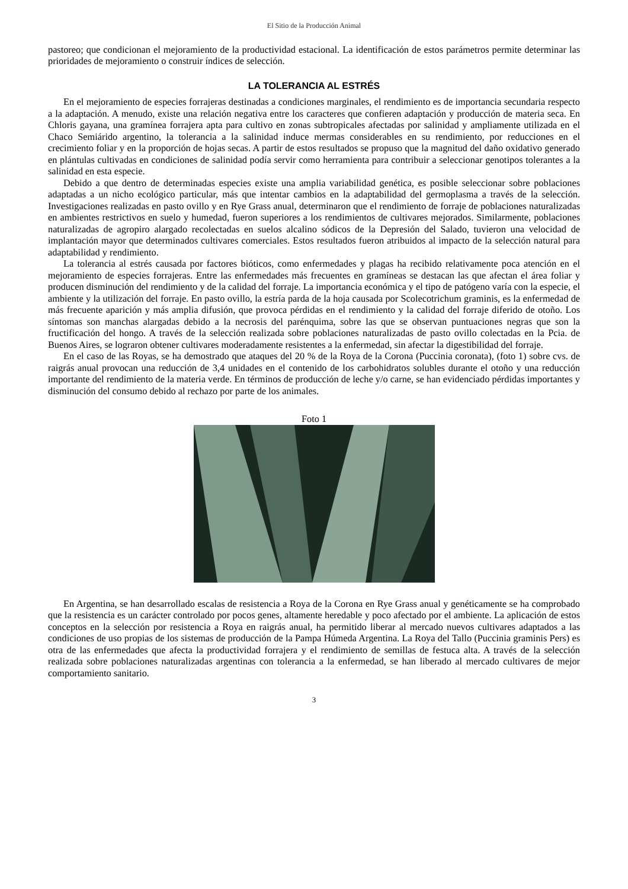El Sitio de la Producción Animal
pastoreo; que condicionan el mejoramiento de la productividad estacional. La identificación de estos parámetros permite determinar las prioridades de mejoramiento o construir índices de selección.
LA TOLERANCIA AL ESTRÉS
En el mejoramiento de especies forrajeras destinadas a condiciones marginales, el rendimiento es de importancia secundaria respecto a la adaptación. A menudo, existe una relación negativa entre los caracteres que confieren adaptación y producción de materia seca. En Chloris gayana, una gramínea forrajera apta para cultivo en zonas subtropicales afectadas por salinidad y ampliamente utilizada en el Chaco Semiárido argentino, la tolerancia a la salinidad induce mermas considerables en su rendimiento, por reducciones en el crecimiento foliar y en la proporción de hojas secas. A partir de estos resultados se propuso que la magnitud del daño oxidativo generado en plántulas cultivadas en condiciones de salinidad podía servir como herramienta para contribuir a seleccionar genotipos tolerantes a la salinidad en esta especie.
Debido a que dentro de determinadas especies existe una amplia variabilidad genética, es posible seleccionar sobre poblaciones adaptadas a un nicho ecológico particular, más que intentar cambios en la adaptabilidad del germoplasma a través de la selección. Investigaciones realizadas en pasto ovillo y en Rye Grass anual, determinaron que el rendimiento de forraje de poblaciones naturalizadas en ambientes restrictivos en suelo y humedad, fueron superiores a los rendimientos de cultivares mejorados. Similarmente, poblaciones naturalizadas de agropiro alargado recolectadas en suelos alcalino sódicos de la Depresión del Salado, tuvieron una velocidad de implantación mayor que determinados cultivares comerciales. Estos resultados fueron atribuidos al impacto de la selección natural para adaptabilidad y rendimiento.
La tolerancia al estrés causada por factores bióticos, como enfermedades y plagas ha recibido relativamente poca atención en el mejoramiento de especies forrajeras. Entre las enfermedades más frecuentes en gramíneas se destacan las que afectan el área foliar y producen disminución del rendimiento y de la calidad del forraje. La importancia económica y el tipo de patógeno varía con la especie, el ambiente y la utilización del forraje. En pasto ovillo, la estría parda de la hoja causada por Scolecotrichum graminis, es la enfermedad de más frecuente aparición y más amplia difusión, que provoca pérdidas en el rendimiento y la calidad del forraje diferido de otoño. Los síntomas son manchas alargadas debido a la necrosis del parénquima, sobre las que se observan puntuaciones negras que son la fructificación del hongo. A través de la selección realizada sobre poblaciones naturalizadas de pasto ovillo colectadas en la Pcia. de Buenos Aires, se lograron obtener cultivares moderadamente resistentes a la enfermedad, sin afectar la digestibilidad del forraje.
En el caso de las Royas, se ha demostrado que ataques del 20 % de la Roya de la Corona (Puccinia coronata), (foto 1) sobre cvs. de raigrás anual provocan una reducción de 3,4 unidades en el contenido de los carbohidratos solubles durante el otoño y una reducción importante del rendimiento de la materia verde. En términos de producción de leche y/o carne, se han evidenciado pérdidas importantes y disminución del consumo debido al rechazo por parte de los animales.
Foto 1
En Argentina, se han desarrollado escalas de resistencia a Roya de la Corona en Rye Grass anual y genéticamente se ha comprobado que la resistencia es un carácter controlado por pocos genes, altamente heredable y poco afectado por el ambiente. La aplicación de estos conceptos en la selección por resistencia a Roya en raigrás anual, ha permitido liberar al mercado nuevos cultivares adaptados a las condiciones de uso propias de los sistemas de producción de la Pampa Húmeda Argentina. La Roya del Tallo (Puccinia graminis Pers) es otra de las enfermedades que afecta la productividad forrajera y el rendimiento de semillas de festuca alta. A través de la selección realizada sobre poblaciones naturalizadas argentinas con tolerancia a la enfermedad, se han liberado al mercado cultivares de mejor comportamiento sanitario.
3